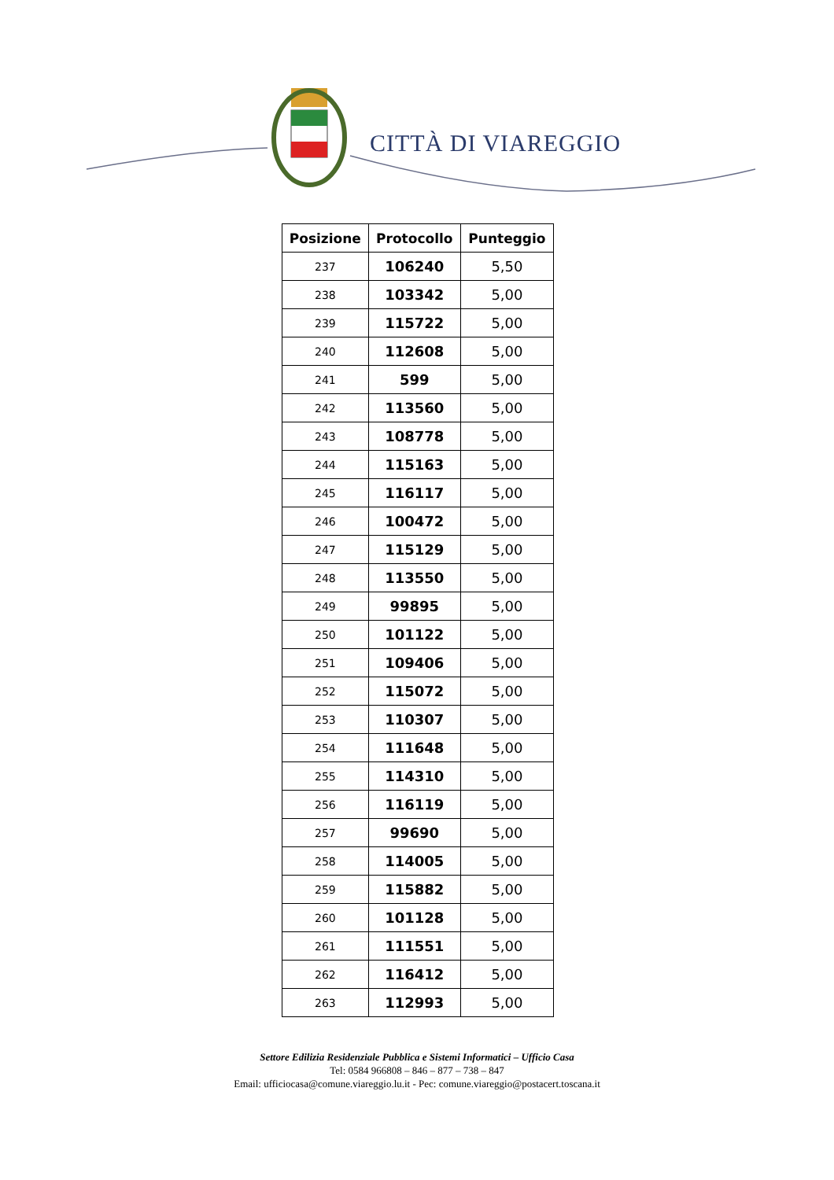CITTÀ DI VIAREGGIO
| Posizione | Protocollo | Punteggio |
| --- | --- | --- |
| 237 | 106240 | 5,50 |
| 238 | 103342 | 5,00 |
| 239 | 115722 | 5,00 |
| 240 | 112608 | 5,00 |
| 241 | 599 | 5,00 |
| 242 | 113560 | 5,00 |
| 243 | 108778 | 5,00 |
| 244 | 115163 | 5,00 |
| 245 | 116117 | 5,00 |
| 246 | 100472 | 5,00 |
| 247 | 115129 | 5,00 |
| 248 | 113550 | 5,00 |
| 249 | 99895 | 5,00 |
| 250 | 101122 | 5,00 |
| 251 | 109406 | 5,00 |
| 252 | 115072 | 5,00 |
| 253 | 110307 | 5,00 |
| 254 | 111648 | 5,00 |
| 255 | 114310 | 5,00 |
| 256 | 116119 | 5,00 |
| 257 | 99690 | 5,00 |
| 258 | 114005 | 5,00 |
| 259 | 115882 | 5,00 |
| 260 | 101128 | 5,00 |
| 261 | 111551 | 5,00 |
| 262 | 116412 | 5,00 |
| 263 | 112993 | 5,00 |
Settore Edilizia Residenziale Pubblica e Sistemi Informatici – Ufficio Casa
Tel: 0584 966808 – 846 – 877 – 738 – 847
Email: ufficiocasa@comune.viareggio.lu.it - Pec: comune.viareggio@postacert.toscana.it